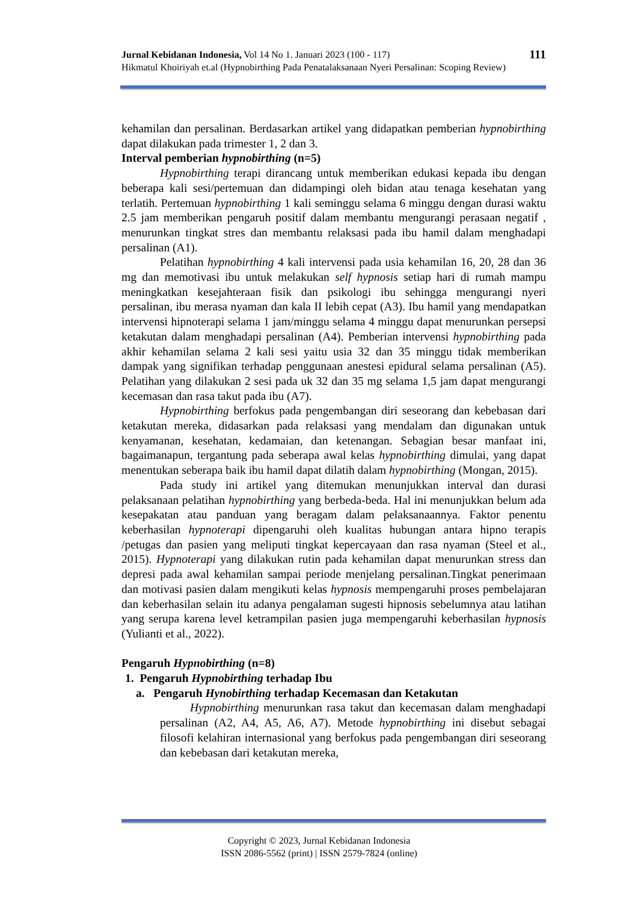111 Jurnal Kebidanan Indonesia, Vol 14 No 1. Januari 2023 (100 - 117)
Hikmatul Khoiriyah et.al (Hypnobirthing Pada Penatalaksanaan Nyeri Persalinan: Scoping Review)
kehamilan dan persalinan. Berdasarkan artikel yang didapatkan pemberian hypnobirthing dapat dilakukan pada trimester 1, 2 dan 3.
Interval pemberian hypnobirthing (n=5)
Hypnobirthing terapi dirancang untuk memberikan edukasi kepada ibu dengan beberapa kali sesi/pertemuan dan didampingi oleh bidan atau tenaga kesehatan yang terlatih. Pertemuan hypnobirthing 1 kali seminggu selama 6 minggu dengan durasi waktu 2.5 jam memberikan pengaruh positif dalam membantu mengurangi perasaan negatif , menurunkan tingkat stres dan membantu relaksasi pada ibu hamil dalam menghadapi persalinan (A1).
Pelatihan hypnobirthing 4 kali intervensi pada usia kehamilan 16, 20, 28 dan 36 mg dan memotivasi ibu untuk melakukan self hypnosis setiap hari di rumah mampu meningkatkan kesejahteraan fisik dan psikologi ibu sehingga mengurangi nyeri persalinan, ibu merasa nyaman dan kala II lebih cepat (A3). Ibu hamil yang mendapatkan intervensi hipnoterapi selama 1 jam/minggu selama 4 minggu dapat menurunkan persepsi ketakutan dalam menghadapi persalinan (A4). Pemberian intervensi hypnobirthing pada akhir kehamilan selama 2 kali sesi yaitu usia 32 dan 35 minggu tidak memberikan dampak yang signifikan terhadap penggunaan anestesi epidural selama persalinan (A5). Pelatihan yang dilakukan 2 sesi pada uk 32 dan 35 mg selama 1,5 jam dapat mengurangi kecemasan dan rasa takut pada ibu (A7).
Hypnobirthing berfokus pada pengembangan diri seseorang dan kebebasan dari ketakutan mereka, didasarkan pada relaksasi yang mendalam dan digunakan untuk kenyamanan, kesehatan, kedamaian, dan ketenangan. Sebagian besar manfaat ini, bagaimanapun, tergantung pada seberapa awal kelas hypnobirthing dimulai, yang dapat menentukan seberapa baik ibu hamil dapat dilatih dalam hypnobirthing (Mongan, 2015).
Pada study ini artikel yang ditemukan menunjukkan interval dan durasi pelaksanaan pelatihan hypnobirthing yang berbeda-beda. Hal ini menunjukkan belum ada kesepakatan atau panduan yang beragam dalam pelaksanaannya. Faktor penentu keberhasilan hypnoterapi dipengaruhi oleh kualitas hubungan antara hipno terapis /petugas dan pasien yang meliputi tingkat kepercayaan dan rasa nyaman (Steel et al., 2015). Hypnoterapi yang dilakukan rutin pada kehamilan dapat menurunkan stress dan depresi pada awal kehamilan sampai periode menjelang persalinan.Tingkat penerimaan dan motivasi pasien dalam mengikuti kelas hypnosis mempengaruhi proses pembelajaran dan keberhasilan selain itu adanya pengalaman sugesti hipnosis sebelumnya atau latihan yang serupa karena level ketrampilan pasien juga mempengaruhi keberhasilan hypnosis (Yulianti et al., 2022).
Pengaruh Hypnobirthing (n=8)
1. Pengaruh Hypnobirthing terhadap Ibu
a. Pengaruh Hynobirthing terhadap Kecemasan dan Ketakutan
Hypnobirthing menurunkan rasa takut dan kecemasan dalam menghadapi persalinan (A2, A4, A5, A6, A7). Metode hypnobirthing ini disebut sebagai filosofi kelahiran internasional yang berfokus pada pengembangan diri seseorang dan kebebasan dari ketakutan mereka,
Copyright © 2023, Jurnal Kebidanan Indonesia
ISSN 2086-5562 (print) | ISSN 2579-7824 (online)